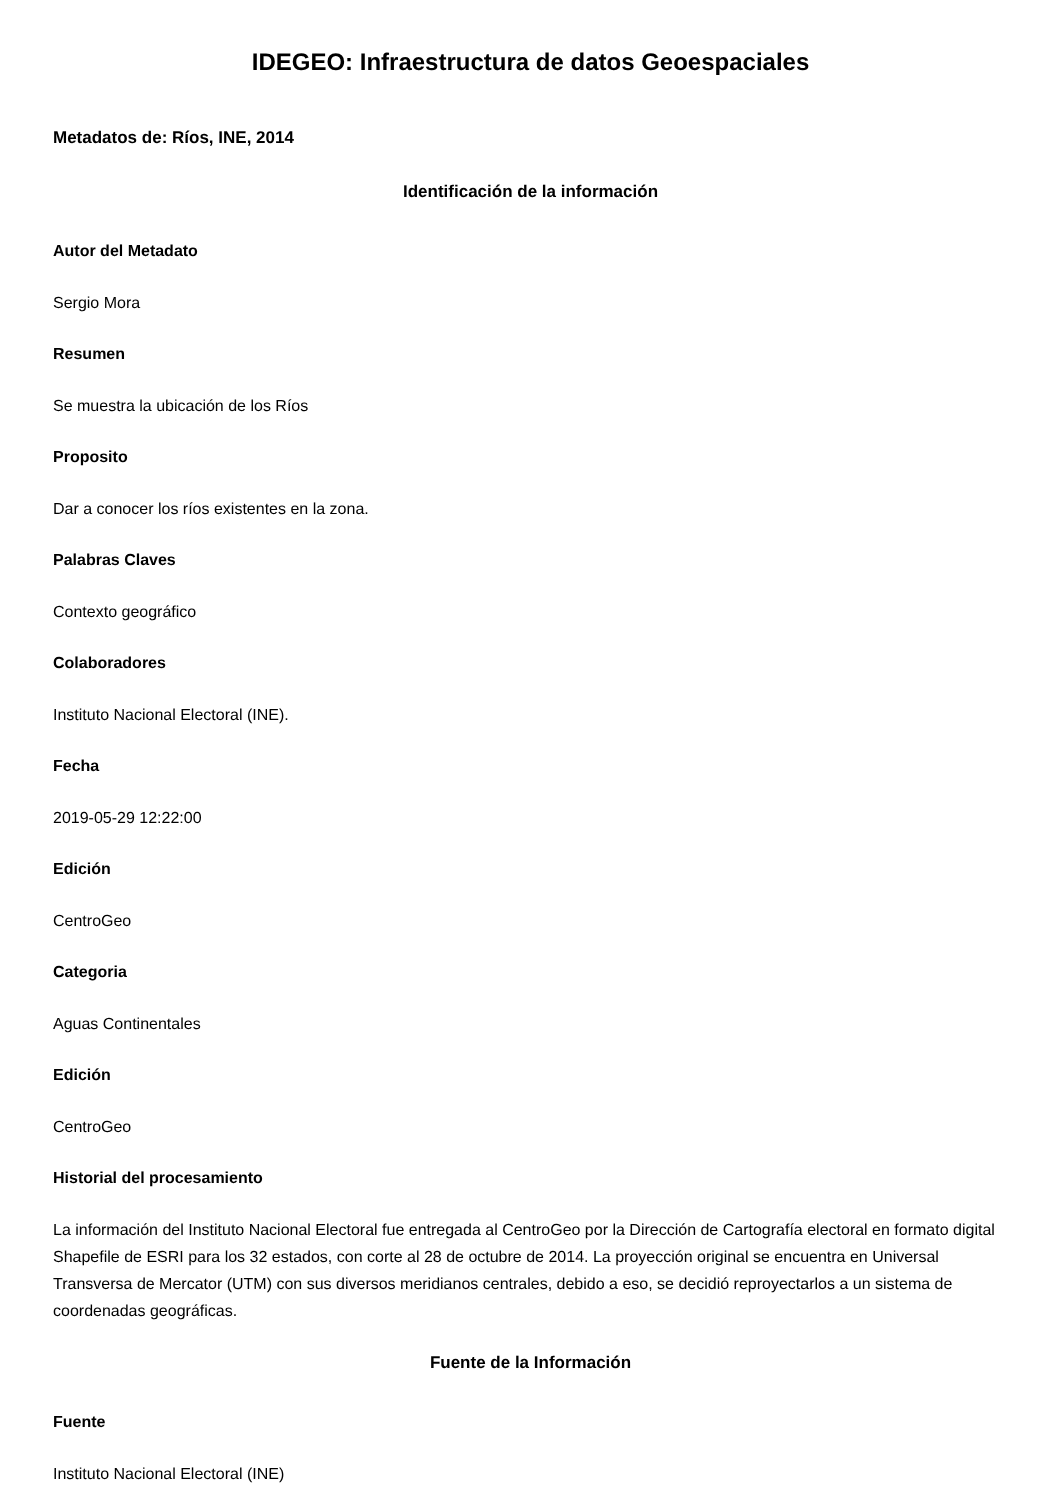IDEGEO: Infraestructura de datos Geoespaciales
Metadatos de: Ríos, INE, 2014
Identificación de la información
Autor del Metadato
Sergio Mora
Resumen
Se muestra la ubicación de los Ríos
Proposito
Dar a conocer los ríos existentes en la zona.
Palabras Claves
Contexto geográfico
Colaboradores
Instituto Nacional Electoral (INE).
Fecha
2019-05-29 12:22:00
Edición
CentroGeo
Categoria
Aguas Continentales
Edición
CentroGeo
Historial del procesamiento
La información del Instituto Nacional Electoral fue entregada al CentroGeo por la Dirección de Cartografía electoral en formato digital Shapefile de ESRI para los 32 estados, con corte al 28 de octubre de 2014. La proyección original se encuentra en Universal Transversa de Mercator (UTM) con sus diversos meridianos centrales, debido a eso, se decidió reproyectarlos a un sistema de coordenadas geográficas.
Fuente de la Información
Fuente
Instituto Nacional Electoral (INE)